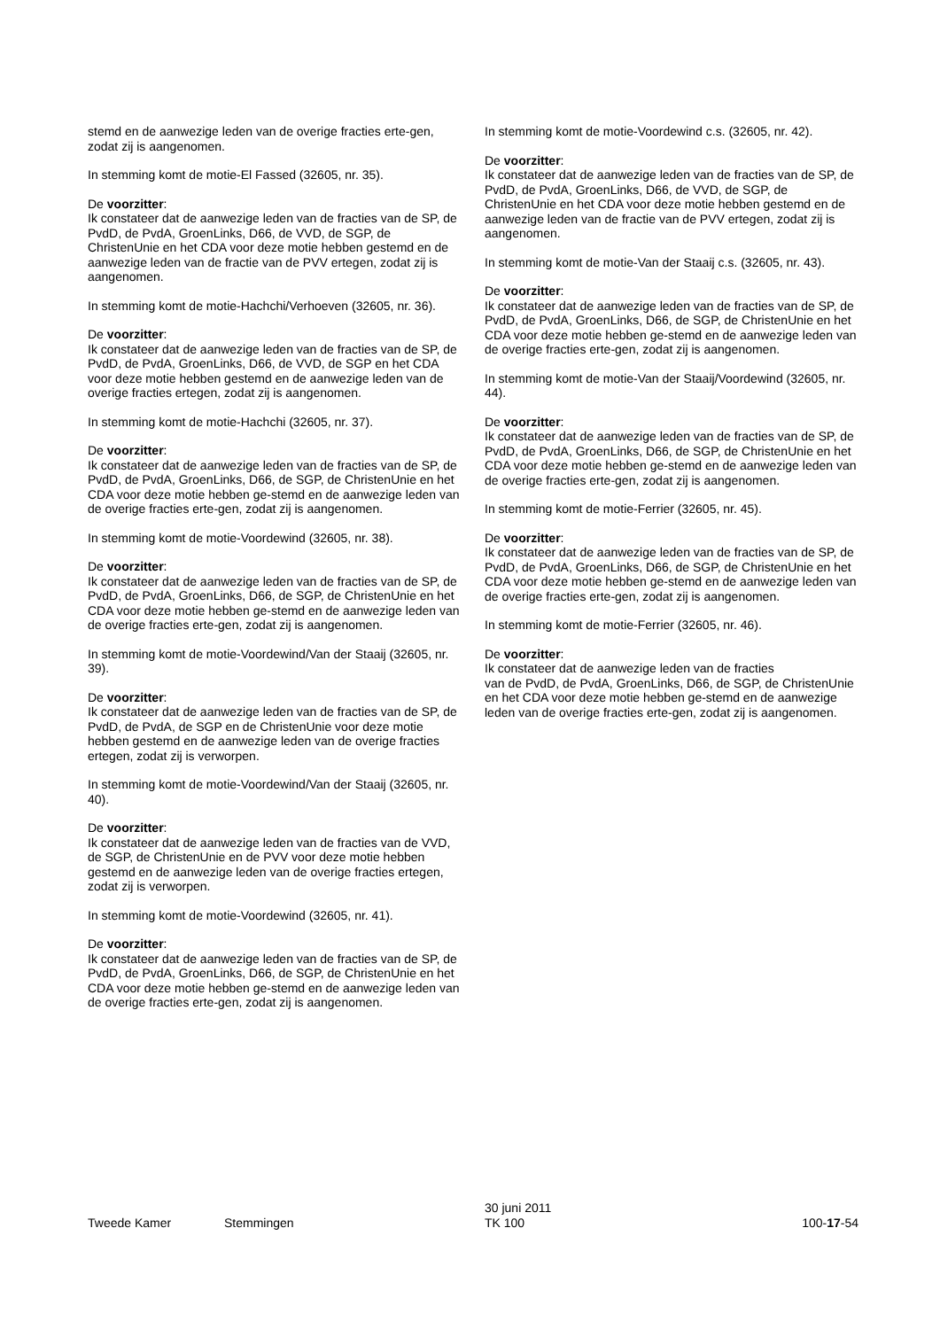stemd en de aanwezige leden van de overige fracties erte-gen, zodat zij is aangenomen.
In stemming komt de motie-El Fassed (32605, nr. 35).
De voorzitter:
Ik constateer dat de aanwezige leden van de fracties van de SP, de PvdD, de PvdA, GroenLinks, D66, de VVD, de SGP, de ChristenUnie en het CDA voor deze motie hebben gestemd en de aanwezige leden van de fractie van de PVV ertegen, zodat zij is aangenomen.
In stemming komt de motie-Hachchi/Verhoeven (32605, nr. 36).
De voorzitter:
Ik constateer dat de aanwezige leden van de fracties van de SP, de PvdD, de PvdA, GroenLinks, D66, de VVD, de SGP en het CDA voor deze motie hebben gestemd en de aanwezige leden van de overige fracties ertegen, zodat zij is aangenomen.
In stemming komt de motie-Hachchi (32605, nr. 37).
De voorzitter:
Ik constateer dat de aanwezige leden van de fracties van de SP, de PvdD, de PvdA, GroenLinks, D66, de SGP, de ChristenUnie en het CDA voor deze motie hebben ge-stemd en de aanwezige leden van de overige fracties erte-gen, zodat zij is aangenomen.
In stemming komt de motie-Voordewind (32605, nr. 38).
De voorzitter:
Ik constateer dat de aanwezige leden van de fracties van de SP, de PvdD, de PvdA, GroenLinks, D66, de SGP, de ChristenUnie en het CDA voor deze motie hebben ge-stemd en de aanwezige leden van de overige fracties erte-gen, zodat zij is aangenomen.
In stemming komt de motie-Voordewind/Van der Staaij (32605, nr. 39).
De voorzitter:
Ik constateer dat de aanwezige leden van de fracties van de SP, de PvdD, de PvdA, de SGP en de ChristenUnie voor deze motie hebben gestemd en de aanwezige leden van de overige fracties ertegen, zodat zij is verworpen.
In stemming komt de motie-Voordewind/Van der Staaij (32605, nr. 40).
De voorzitter:
Ik constateer dat de aanwezige leden van de fracties van de VVD, de SGP, de ChristenUnie en de PVV voor deze motie hebben gestemd en de aanwezige leden van de overige fracties ertegen, zodat zij is verworpen.
In stemming komt de motie-Voordewind (32605, nr. 41).
De voorzitter:
Ik constateer dat de aanwezige leden van de fracties van de SP, de PvdD, de PvdA, GroenLinks, D66, de SGP, de ChristenUnie en het CDA voor deze motie hebben ge-stemd en de aanwezige leden van de overige fracties erte-gen, zodat zij is aangenomen.
In stemming komt de motie-Voordewind c.s. (32605, nr. 42).
De voorzitter:
Ik constateer dat de aanwezige leden van de fracties van de SP, de PvdD, de PvdA, GroenLinks, D66, de VVD, de SGP, de ChristenUnie en het CDA voor deze motie hebben gestemd en de aanwezige leden van de fractie van de PVV ertegen, zodat zij is aangenomen.
In stemming komt de motie-Van der Staaij c.s. (32605, nr. 43).
De voorzitter:
Ik constateer dat de aanwezige leden van de fracties van de SP, de PvdD, de PvdA, GroenLinks, D66, de SGP, de ChristenUnie en het CDA voor deze motie hebben ge-stemd en de aanwezige leden van de overige fracties erte-gen, zodat zij is aangenomen.
In stemming komt de motie-Van der Staaij/Voordewind (32605, nr. 44).
De voorzitter:
Ik constateer dat de aanwezige leden van de fracties van de SP, de PvdD, de PvdA, GroenLinks, D66, de SGP, de ChristenUnie en het CDA voor deze motie hebben ge-stemd en de aanwezige leden van de overige fracties erte-gen, zodat zij is aangenomen.
In stemming komt de motie-Ferrier (32605, nr. 45).
De voorzitter:
Ik constateer dat de aanwezige leden van de fracties van de SP, de PvdD, de PvdA, GroenLinks, D66, de SGP, de ChristenUnie en het CDA voor deze motie hebben ge-stemd en de aanwezige leden van de overige fracties erte-gen, zodat zij is aangenomen.
In stemming komt de motie-Ferrier (32605, nr. 46).
De voorzitter:
Ik constateer dat de aanwezige leden van de fracties
van de PvdD, de PvdA, GroenLinks, D66, de SGP, de ChristenUnie en het CDA voor deze motie hebben ge-stemd en de aanwezige leden van de overige fracties erte-gen, zodat zij is aangenomen.
Tweede Kamer
Stemmingen
30 juni 2011
TK 100
100-17-54